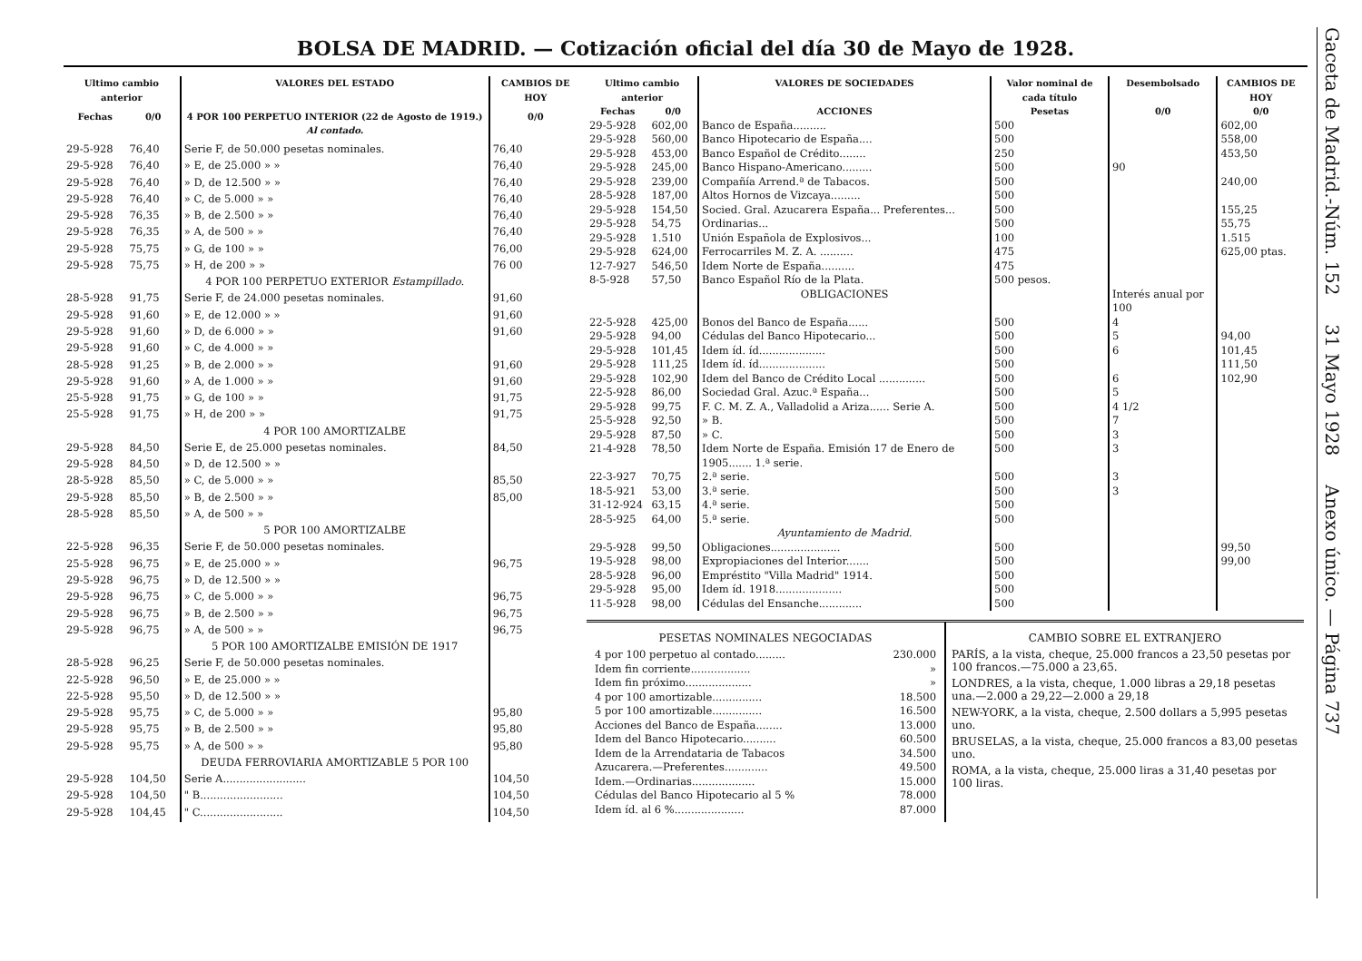BOLSA DE MADRID. — Cotización oficial del día 30 de Mayo de 1928.
| Ultimo cambio anterior | | VALORES DEL ESTADO | CAMBIOS DE HOY |
| --- | --- | --- | --- |
| Fechas | 0/0 | 4 POR 100 PERPETUO INTERIOR (22 de Agosto de 1919.) Al contado. | 0/0 |
| 29-5-928 | 76,40 | Serie F, de 50.000 pesetas nominales. | 76,40 |
| 29-5-928 | 76,40 | » E, de 25.000 » » | 76,40 |
| 29-5-928 | 76,40 | » D, de 12.500 » » | 76,40 |
| 29-5-928 | 76,40 | » C, de 5.000 » » | 76,40 |
| 29-5-928 | 76,35 | » B, de 2.500 » » | 76,40 |
| 29-5-928 | 76,35 | » A, de 500 » » | 76,40 |
| 29-5-928 | 75,75 | » G, de 100 » » | 76,00 |
| 29-5-928 | 75,75 | » H, de 200 » » | 76 00 |
| | | 4 POR 100 PERPETUO EXTERIOR Estampillado. | |
| 28-5-928 | 91,75 | Serie F, de 24.000 pesetas nominales. | 91,60 |
| 29-5-928 | 91,60 | » E, de 12.000 » » | 91,60 |
| 29-5-928 | 91,60 | » D, de 6.000 » » | 91,60 |
| 29-5-928 | 91,60 | » C, de 4.000 » » | |
| 28-5-928 | 91,25 | » B, de 2.000 » » | 91,60 |
| 29-5-928 | 91,60 | » A, de 1.000 » » | 91,60 |
| 25-5-928 | 91,75 | » G, de 100 » » | 91,75 |
| 25-5-928 | 91,75 | » H, de 200 » » | 91,75 |
| | | 4 POR 100 AMORTIZALBE | |
| 29-5-928 | 84,50 | Serie E, de 25.000 pesetas nominales. | 84,50 |
| 29-5-928 | 84,50 | » D, de 12.500 » » | |
| 28-5-928 | 85,50 | » C, de 5.000 » » | 85,50 |
| 29-5-928 | 85,50 | » B, de 2.500 » » | 85,00 |
| 28-5-928 | 85,50 | » A, de 500 » » | |
| | | 5 POR 100 AMORTIZALBE | |
| 22-5-928 | 96,35 | Serie F, de 50.000 pesetas nominales. | |
| 25-5-928 | 96,75 | » E, de 25.000 » » | 96,75 |
| 29-5-928 | 96,75 | » D, de 12.500 » » | |
| 29-5-928 | 96,75 | » C, de 5.000 » » | 96,75 |
| 29-5-928 | 96,75 | » B, de 2.500 » » | 96,75 |
| 29-5-928 | 96,75 | » A, de 500 » » | 96,75 |
| | | 5 POR 100 AMORTIZALBE EMISIÓN DE 1917 | |
| 28-5-928 | 96,25 | Serie F, de 50.000 pesetas nominales. | |
| 22-5-928 | 96,50 | » E, de 25.000 » » | |
| 22-5-928 | 95,50 | » D, de 12.500 » » | |
| 29-5-928 | 95,75 | » C, de 5.000 » » | 95,80 |
| 29-5-928 | 95,75 | » B, de 2.500 » » | 95,80 |
| 29-5-928 | 95,75 | » A, de 500 » » | 95,80 |
| | | DEUDA FERROVIARIA AMORTIZABLE 5 POR 100 | |
| 29-5-928 | 104,50 | Serie A......................... | 104,50 |
| 29-5-928 | 104,50 | " B......................... | 104,50 |
| 29-5-928 | 104,45 | " C......................... | 104,50 |
| Ultimo cambio anterior | | VALORES DE SOCIEDADES | Valor nominal de cada título | Desembolsado | CAMBIOS DE HOY |
| --- | --- | --- | --- | --- | --- |
| Fechas | 0/0 | ACCIONES | Pesetas | 0/0 | 0/0 |
| 29-5-928 | 602,00 | Banco de España.......... | 500 | | 602,00 |
| 29-5-928 | 560,00 | Banco Hipotecario de España.... | 500 | | 558,00 |
| 29-5-928 | 453,00 | Banco Español de Crédito........ | 250 | | 453,50 |
| 29-5-928 | 245,00 | Banco Hispano-Americano......... | 500 | 90 | |
| 29-5-928 | 239,00 | Compañía Arrend.ª de Tabacos. | 500 | | 240,00 |
| 28-5-928 | 187,00 | Altos Hornos de Vizcaya......... | 500 | | |
| 29-5-928 | 154,50 | Socied. Gral. Azucarera España... Preferentes... | 500 | | 155,25 |
| 29-5-928 | 54,75 | Ordinarias... | 500 | | 55,75 |
| 29-5-928 | 1.510 | Unión Española de Explosivos... | 100 | | 1.515 |
| 29-5-928 | 624,00 | Ferrocarriles M. Z. A. .......... | 475 | | 625,00 ptas. |
| 12-7-927 | 546,50 | Idem Norte de España.......... | 475 | | |
| 8-5-928 | 57,50 | Banco Español Río de la Plata. | 500 pesos. | | |
| | | OBLIGACIONES | | Interés anual por 100 | |
| 22-5-928 | 425,00 | Bonos del Banco de España...... | 500 | 4 | |
| 29-5-928 | 94,00 | Cédulas del Banco Hipotecario... | 500 | 5 | 94,00 |
| 29-5-928 | 101,45 | Idem íd. íd.................... | 500 | 6 | 101,45 |
| 29-5-928 | 111,25 | Idem íd. íd.................... | 500 | | 111,50 |
| 29-5-928 | 102,90 | Idem del Banco de Crédito Local .............. | 500 | 6 | 102,90 |
| 22-5-928 | 86,00 | Sociedad Gral. Azuc.ª España... | 500 | 5 | |
| 29-5-928 | 99,75 | F. C. M. Z. A., Valladolid a Ariza...... Serie A. | 500 | 4 1/2 | |
| 25-5-928 | 92,50 | » B. | 500 | 7 | |
| 29-5-928 | 87,50 | » C. | 500 | 3 | |
| 21-4-928 | 78,50 | Idem Norte de España. Emisión 17 de Enero de 1905....... 1.ª serie. | 500 | 3 | |
| 22-3-927 | 70,75 | 2.ª serie. | 500 | 3 | |
| 18-5-921 | 53,00 | 3.ª serie. | 500 | 3 | |
| 31-12-924 | 63,15 | 4.ª serie. | 500 | | |
| 28-5-925 | 64,00 | 5.ª serie. | 500 | | |
| | | Ayuntamiento de Madrid. | | | |
| 29-5-928 | 99,50 | Obligaciones..................... | 500 | | 99,50 |
| 19-5-928 | 98,00 | Expropiaciones del Interior....... | 500 | | 99,00 |
| 28-5-928 | 96,00 | Empréstito "Villa Madrid" 1914. | 500 | | |
| 29-5-928 | 95,00 | Idem íd. 1918.................... | 500 | | |
| 11-5-928 | 98,00 | Cédulas del Ensanche............. | 500 | | |
PESETAS NOMINALES NEGOCIADAS
| 4 por 100 perpetuo al contado......... | 230.000 |
| Idem fin corriente.................. | » |
| Idem fin próximo.................... | » |
| 4 por 100 amortizable............... | 18.500 |
| 5 por 100 amortizable............... | 16.500 |
| Acciones del Banco de España........ | 13.000 |
| Idem del Banco Hipotecario.......... | 60.500 |
| Idem de la Arrendataria de Tabacos | 34.500 |
| Azucarera.—Preferentes............. | 49.500 |
| Idem.—Ordinarias................... | 15.000 |
| Cédulas del Banco Hipotecario al 5 % | 78.000 |
| Idem íd. al 6 %..................... | 87.000 |
CAMBIO SOBRE EL EXTRANJERO
PARÍS, a la vista, cheque, 25.000 francos a 23,50 pesetas por 100 francos.—75.000 a 23,65.
LONDRES, a la vista, cheque, 1.000 libras a 29,18 pesetas una.—2.000 a 29,22—2.000 a 29,18
NEW-YORK, a la vista, cheque, 2.500 dollars a 5,995 pesetas uno.
BRUSELAS, a la vista, cheque, 25.000 francos a 83,00 pesetas uno.
ROMA, a la vista, cheque, 25.000 liras a 31,40 pesetas por 100 liras.
Gaceta de Madrid.-Núm. 152 31 Mayo 1928 Anexo único. — Página 737